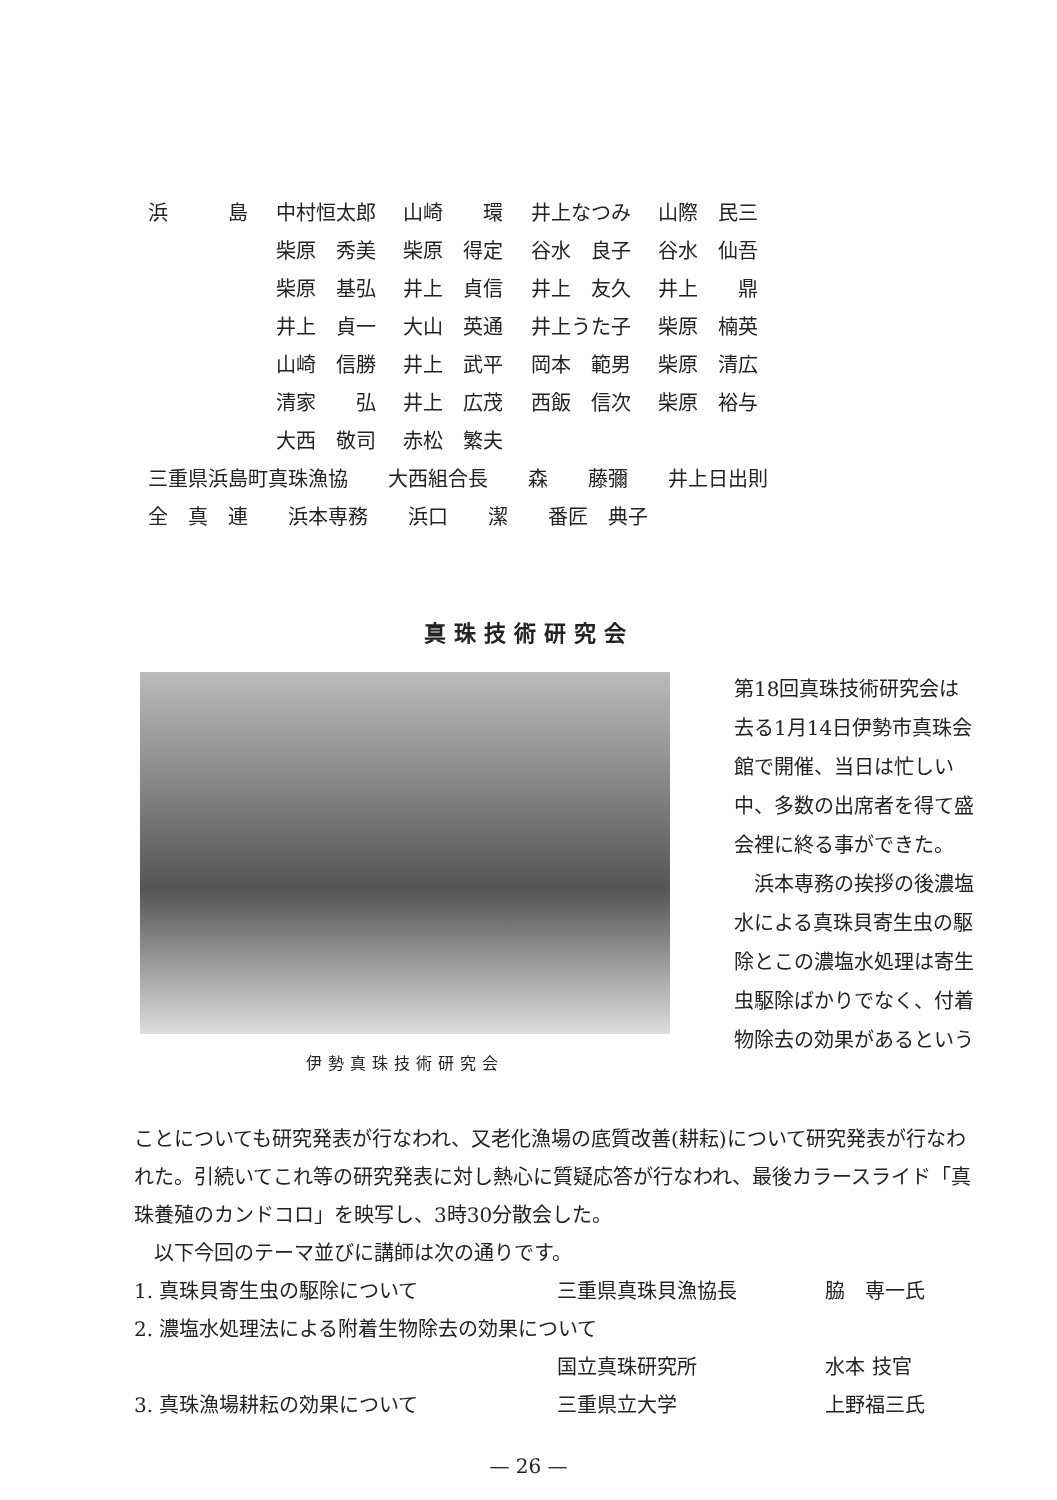| 浜 島 | 中村恒太郎 | 山崎 環 | 井上なつみ | 山際 民三 |
| | 柴原 秀美 | 柴原 得定 | 谷水 良子 | 谷水 仙吾 |
| | 柴原 基弘 | 井上 貞信 | 井上 友久 | 井上 鼎 |
| | 井上 貞一 | 大山 英通 | 井上うた子 | 柴原 楠英 |
| | 山崎 信勝 | 井上 武平 | 岡本 範男 | 柴原 清広 |
| | 清家 弘 | 井上 広茂 | 西飯 信次 | 柴原 裕与 |
| | 大西 敬司 | 赤松 繁夫 | | |
| 三重県浜島町真珠漁協 大西組合長 森 藤彌 井上日出則 | | | | |
| 全 真 連 浜本専務 浜口 潔 番匠 典子 | | | | |
真珠技術研究会
伊勢真珠技術研究会
第18回真珠技術研究会は去る1月14日伊勢市真珠会館で開催、当日は忙しい中、多数の出席者を得て盛会裡に終る事ができた。
　浜本専務の挨拶の後濃塩水による真珠貝寄生虫の駆除とこの濃塩水処理は寄生虫駆除ばかりでなく、付着物除去の効果があるという
ことについても研究発表が行なわれ、又老化漁場の底質改善(耕耘)について研究発表が行なわれた。引続いてこれ等の研究発表に対し熱心に質疑応答が行なわれ、最後カラースライド「真珠養殖のカンドコロ」を映写し、3時30分散会した。
　以下今回のテーマ並びに講師は次の通りです。
| 1. 真珠貝寄生虫の駆除について | 三重県真珠貝漁協長 | 脇 専一氏 |
| 2. 濃塩水処理法による附着生物除去の効果について | | |
| | 国立真珠研究所 | 水本 技官 |
| 3. 真珠漁場耕耘の効果について | 三重県立大学 | 上野福三氏 |
— 26 —